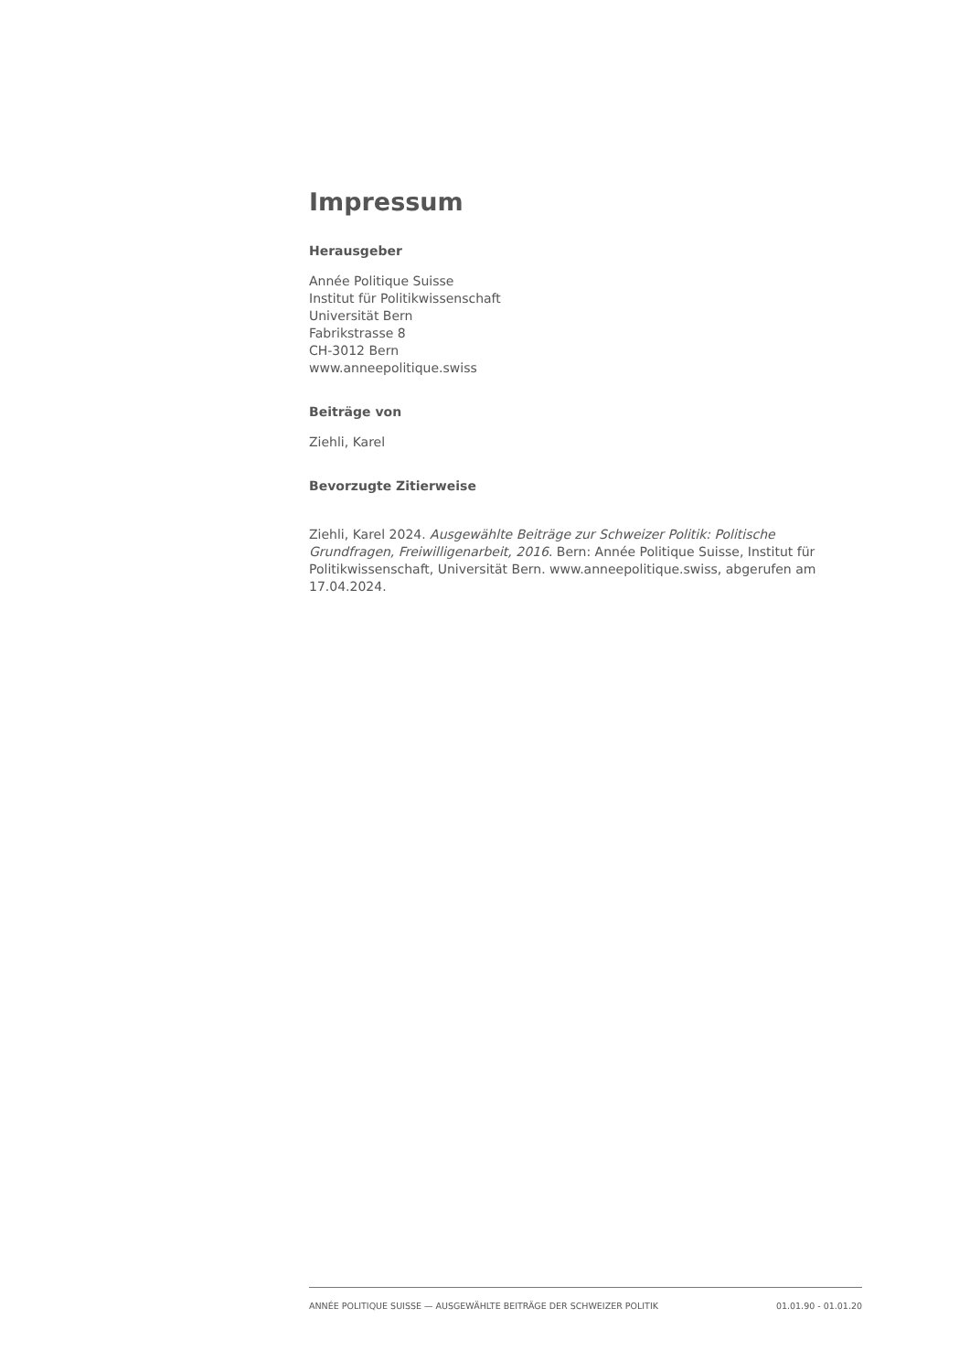Impressum
Herausgeber
Année Politique Suisse
Institut für Politikwissenschaft
Universität Bern
Fabrikstrasse 8
CH-3012 Bern
www.anneepolitique.swiss
Beiträge von
Ziehli, Karel
Bevorzugte Zitierweise
Ziehli, Karel 2024. Ausgewählte Beiträge zur Schweizer Politik: Politische Grundfragen, Freiwilligenarbeit, 2016. Bern: Année Politique Suisse, Institut für Politikwissenschaft, Universität Bern. www.anneepolitique.swiss, abgerufen am 17.04.2024.
ANNÉE POLITIQUE SUISSE — AUSGEWÄHLTE BEITRÄGE DER SCHWEIZER POLITIK 01.01.90 - 01.01.20